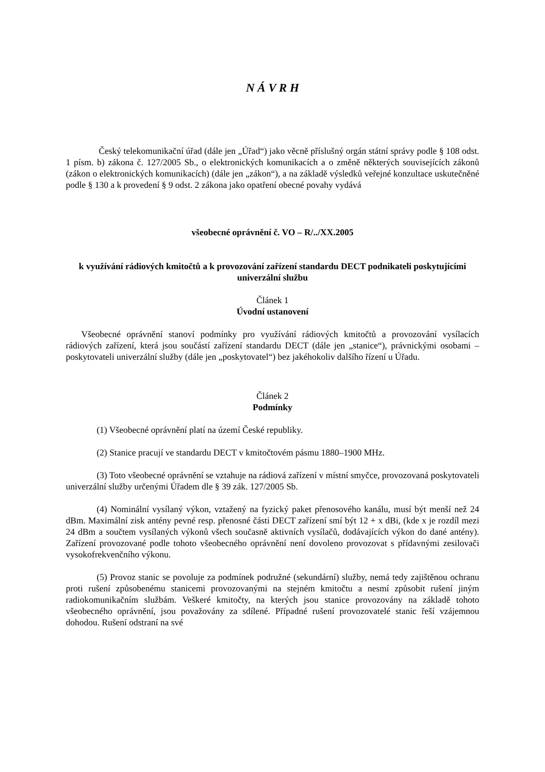N Á V R H
Český telekomunikační úřad (dále jen „Úřad“) jako věcně příslušný orgán státní správy podle § 108 odst. 1 písm. b) zákona č. 127/2005 Sb., o elektronických komunikacích a o změně některých souvisejících zákonů (zákon o elektronických komunikacích) (dále jen „zákon“), a na základě výsledků veřejné konzultace uskutečněné podle § 130 a k provedení § 9 odst. 2 zákona jako opatření obecné povahy vydává
všeobecné oprávnění č. VO – R/../XX.2005
k využívání rádiových kmitočtů a k provozování zařízení standardu DECT podnikateli poskytujícími univerzální službu
Článek 1
Úvodní ustanovení
Všeobecné oprávnění stanoví podmínky pro využívání rádiových kmitočtů a provozování vysílacích rádiových zařízení, která jsou součástí zařízení standardu DECT (dále jen „stanice“), právnickými osobami – poskytovateli univerzální služby (dále jen „poskytovatel“) bez jakéhokoliv dalšího řízení u Úřadu.
Článek 2
Podmínky
(1) Všeobecné oprávnění platí na území České republiky.
(2) Stanice pracují ve standardu DECT v kmitočtovém pásmu 1880–1900 MHz.
(3) Toto všeobecné oprávnění se vztahuje na rádiová zařízení v místní smyčce, provozovaná poskytovateli univerzální služby určenými Úřadem dle § 39 zák. 127/2005 Sb.
(4) Nominální vysílaný výkon, vztažený na fyzický paket přenosového kanálu, musí být menší než 24 dBm. Maximální zisk antény pevné resp. přenosné části DECT zařízení smí být 12 + x dBi, (kde x je rozdíl mezi 24 dBm a součtem vysílaných výkonů všech současně aktivních vysílačů, dodávajících výkon do dané antény). Zařízení provozované podle tohoto všeobecného oprávnění není dovoleno provozovat s přídavnými zesilovači vysokofrekvenčního výkonu.
(5) Provoz stanic se povoluje za podmínek podružné (sekundární) služby, nemá tedy zajištěnou ochranu proti rušení způsobenému stanicemi provozovanými na stejném kmitočtu a nesmí způsobit rušení jiným radiokomunikačním službám. Veškeré kmitočty, na kterých jsou stanice provozovány na základě tohoto všeobecného oprávnění, jsou považovány za sdílené. Případné rušení provozovatelé stanic řeší vzájemnou dohodou. Rušení odstraní na své